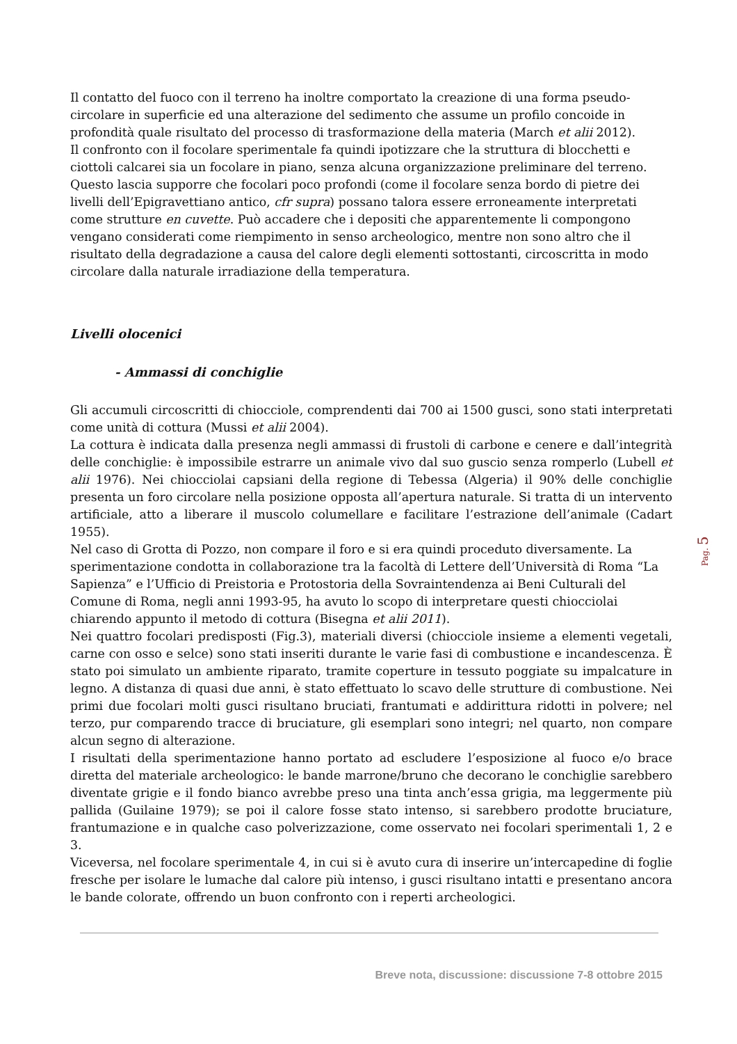Il contatto del fuoco con il terreno ha inoltre comportato la creazione di una forma pseudo-circolare in superficie ed una alterazione del sedimento che assume un profilo concoide in profondità quale risultato del processo di trasformazione della materia (March et alii 2012).
Il confronto con il focolare sperimentale fa quindi ipotizzare che la struttura di blocchetti e ciottoli calcarei sia un focolare in piano, senza alcuna organizzazione preliminare del terreno. Questo lascia supporre che focolari poco profondi (come il focolare senza bordo di pietre dei livelli dell’Epigravettiano antico, cfr supra) possano talora essere erroneamente interpretati come strutture en cuvette. Può accadere che i depositi che apparentemente li compongono vengano considerati come riempimento in senso archeologico, mentre non sono altro che il risultato della degradazione a causa del calore degli elementi sottostanti, circoscritta in modo circolare dalla naturale irradiazione della temperatura.
Livelli olocenici
- Ammassi di conchiglie
Gli accumuli circoscritti di chiocciole, comprendenti dai 700 ai 1500 gusci, sono stati interpretati come unità di cottura (Mussi et alii 2004).
La cottura è indicata dalla presenza negli ammassi di frustoli di carbone e cenere e dall’integrità delle conchiglie: è impossibile estrarre un animale vivo dal suo guscio senza romperlo (Lubell et alii 1976). Nei chiocciolai capsiani della regione di Tebessa (Algeria) il 90% delle conchiglie presenta un foro circolare nella posizione opposta all’apertura naturale. Si tratta di un intervento artificiale, atto a liberare il muscolo columellare e facilitare l’estrazione dell’animale (Cadart 1955).
Nel caso di Grotta di Pozzo, non compare il foro e si era quindi proceduto diversamente. La sperimentazione condotta in collaborazione tra la facoltà di Lettere dell’Università di Roma “La Sapienza” e l’Ufficio di Preistoria e Protostoria della Sovraintendenza ai Beni Culturali del Comune di Roma, negli anni 1993-95, ha avuto lo scopo di interpretare questi chiocciolai chiarendo appunto il metodo di cottura (Bisegna et alii 2011).
Nei quattro focolari predisposti (Fig.3), materiali diversi (chiocciole insieme a elementi vegetali, carne con osso e selce) sono stati inseriti durante le varie fasi di combustione e incandescenza. È stato poi simulato un ambiente riparato, tramite coperture in tessuto poggiate su impalcature in legno. A distanza di quasi due anni, è stato effettuato lo scavo delle strutture di combustione. Nei primi due focolari molti gusci risultano bruciati, frantumati e addirittura ridotti in polvere; nel terzo, pur comparendo tracce di bruciature, gli esemplari sono integri; nel quarto, non compare alcun segno di alterazione.
I risultati della sperimentazione hanno portato ad escludere l’esposizione al fuoco e/o brace diretta del materiale archeologico: le bande marrone/bruno che decorano le conchiglie sarebbero diventate grigie e il fondo bianco avrebbe preso una tinta anch’essa grigia, ma leggermente più pallida (Guilaine 1979); se poi il calore fosse stato intenso, si sarebbero prodotte bruciature, frantumazione e in qualche caso polverizzazione, come osservato nei focolari sperimentali 1, 2 e 3.
Viceversa, nel focolare sperimentale 4, in cui si è avuto cura di inserire un’intercapedine di foglie fresche per isolare le lumache dal calore più intenso, i gusci risultano intatti e presentano ancora le bande colorate, offrendo un buon confronto con i reperti archeologici.
Pag. 5
Breve nota, discussione: discussione 7-8 ottobre 2015